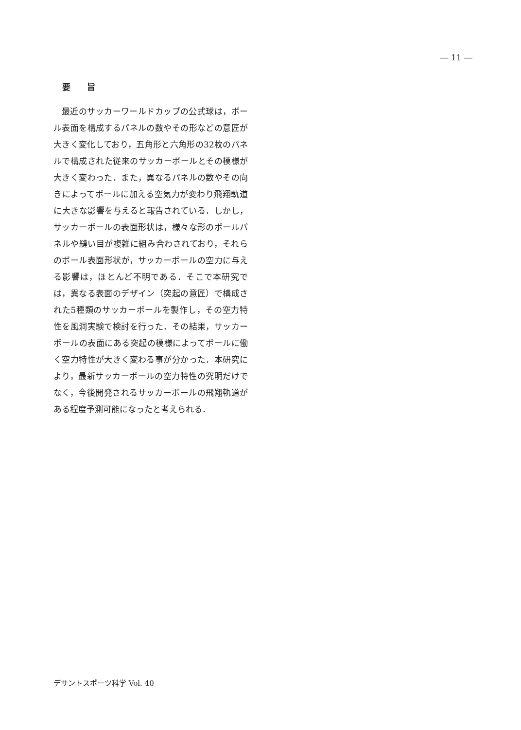― 11 ―
要 旨
最近のサッカーワールドカップの公式球は，ボール表面を構成するパネルの数やその形などの意匠が大きく変化しており，五角形と六角形の32枚のパネルで構成された従来のサッカーボールとその模様が大きく変わった．また，異なるパネルの数やその向きによってボールに加える空気力が変わり飛翔軌道に大きな影響を与えると報告されている．しかし，サッカーボールの表面形状は，様々な形のボールパネルや縫い目が複雑に組み合わされており，それらのボール表面形状が，サッカーボールの空力に与える影響は，ほとんど不明である．そこで本研究では，異なる表面のデザイン（突起の意匠）で構成された5種類のサッカーボールを製作し，その空力特性を風洞実験で検討を行った．その結果，サッカーボールの表面にある突起の模様によってボールに働く空力特性が大きく変わる事が分かった．本研究により，最新サッカーボールの空力特性の究明だけでなく，今後開発されるサッカーボールの飛翔軌道がある程度予測可能になったと考えられる．
デサントスポーツ科学 Vol. 40